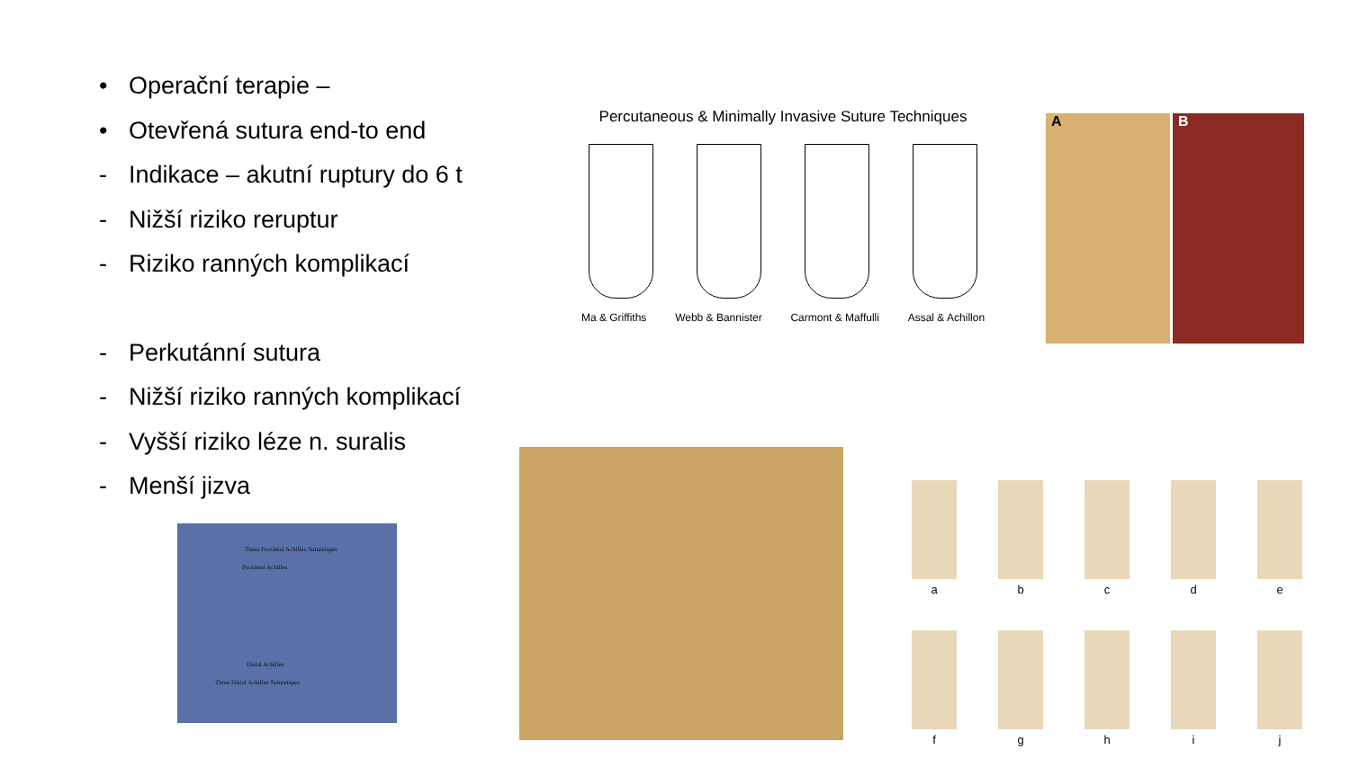• Operační terapie –
• Otevřená sutura end-to end
- Indikace – akutní ruptury do 6 t
- Nižší riziko reruptur
- Riziko ranných komplikací
- Perkutánní sutura
- Nižší riziko ranných komplikací
- Vyšší riziko léze n. suralis
- Menší jizva
Percutaneous & Minimally Invasive Suture Techniques
Ma & Griffiths Webb & Bannister Carmont & Maffulli Assal & Achillon
A B
Three Proximal Achilles Suturetapes
Proximal Achilles
Distal Achilles
Three Distal Achilles Suturetapes
a
b
c
d
e
f
g
h
i
j